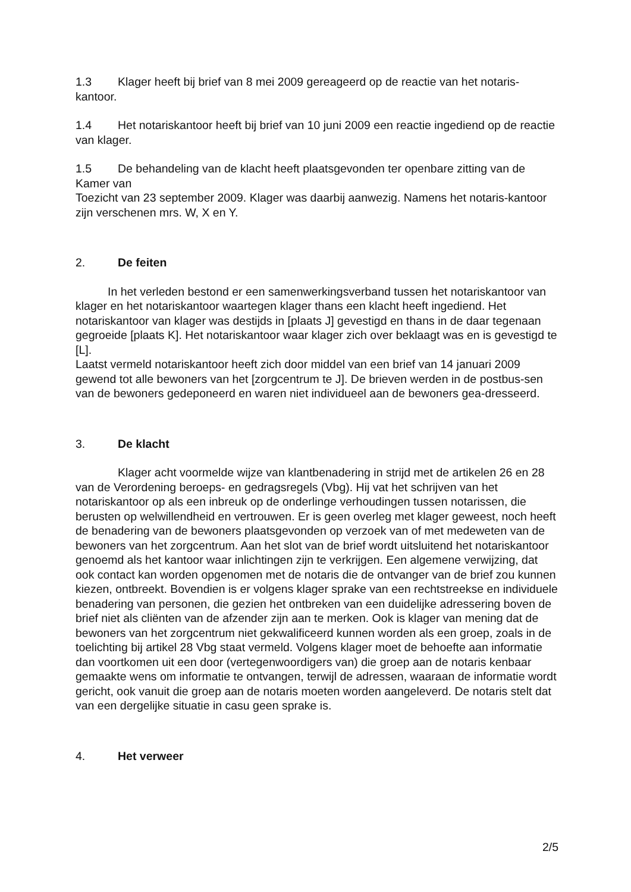1.3 Klager heeft bij brief van 8 mei 2009 gereageerd op de reactie van het notaris-kantoor.
1.4 Het notariskantoor heeft bij brief van 10 juni 2009 een reactie ingediend op de reactie van klager.
1.5 De behandeling van de klacht heeft plaatsgevonden ter openbare zitting van de Kamer van
Toezicht van 23 september 2009. Klager was daarbij aanwezig. Namens het notaris-kantoor zijn verschenen mrs. W, X en Y.
2. De feiten
In het verleden bestond er een samenwerkingsverband tussen het notariskantoor van klager en het notariskantoor waartegen klager thans een klacht heeft ingediend. Het notariskantoor van klager was destijds in [plaats J] gevestigd en thans in de daar tegenaan gegroeide [plaats K]. Het notariskantoor waar klager zich over beklaagt was en is gevestigd te [L].
Laatst vermeld notariskantoor heeft zich door middel van een brief van 14 januari 2009 gewend tot alle bewoners van het [zorgcentrum te J]. De brieven werden in de postbus-sen van de bewoners gedeponeerd en waren niet individueel aan de bewoners gea-dresseerd.
3. De klacht
Klager acht voormelde wijze van klantbenadering in strijd met de artikelen 26 en 28 van de Verordening beroeps- en gedragsregels (Vbg). Hij vat het schrijven van het notariskantoor op als een inbreuk op de onderlinge verhoudingen tussen notarissen, die berusten op welwillendheid en vertrouwen. Er is geen overleg met klager geweest, noch heeft de benadering van de bewoners plaatsgevonden op verzoek van of met medeweten van de bewoners van het zorgcentrum. Aan het slot van de brief wordt uitsluitend het notariskantoor genoemd als het kantoor waar inlichtingen zijn te verkrijgen. Een algemene verwijzing, dat ook contact kan worden opgenomen met de notaris die de ontvanger van de brief zou kunnen kiezen, ontbreekt. Bovendien is er volgens klager sprake van een rechtstreekse en individuele benadering van personen, die gezien het ontbreken van een duidelijke adressering boven de brief niet als cliënten van de afzender zijn aan te merken. Ook is klager van mening dat de bewoners van het zorgcentrum niet gekwalificeerd kunnen worden als een groep, zoals in de toelichting bij artikel 28 Vbg staat vermeld. Volgens klager moet de behoefte aan informatie dan voortkomen uit een door (vertegenwoordigers van) die groep aan de notaris kenbaar gemaakte wens om informatie te ontvangen, terwijl de adressen, waaraan de informatie wordt gericht, ook vanuit die groep aan de notaris moeten worden aangeleverd. De notaris stelt dat van een dergelijke situatie in casu geen sprake is.
4. Het verweer
2/5